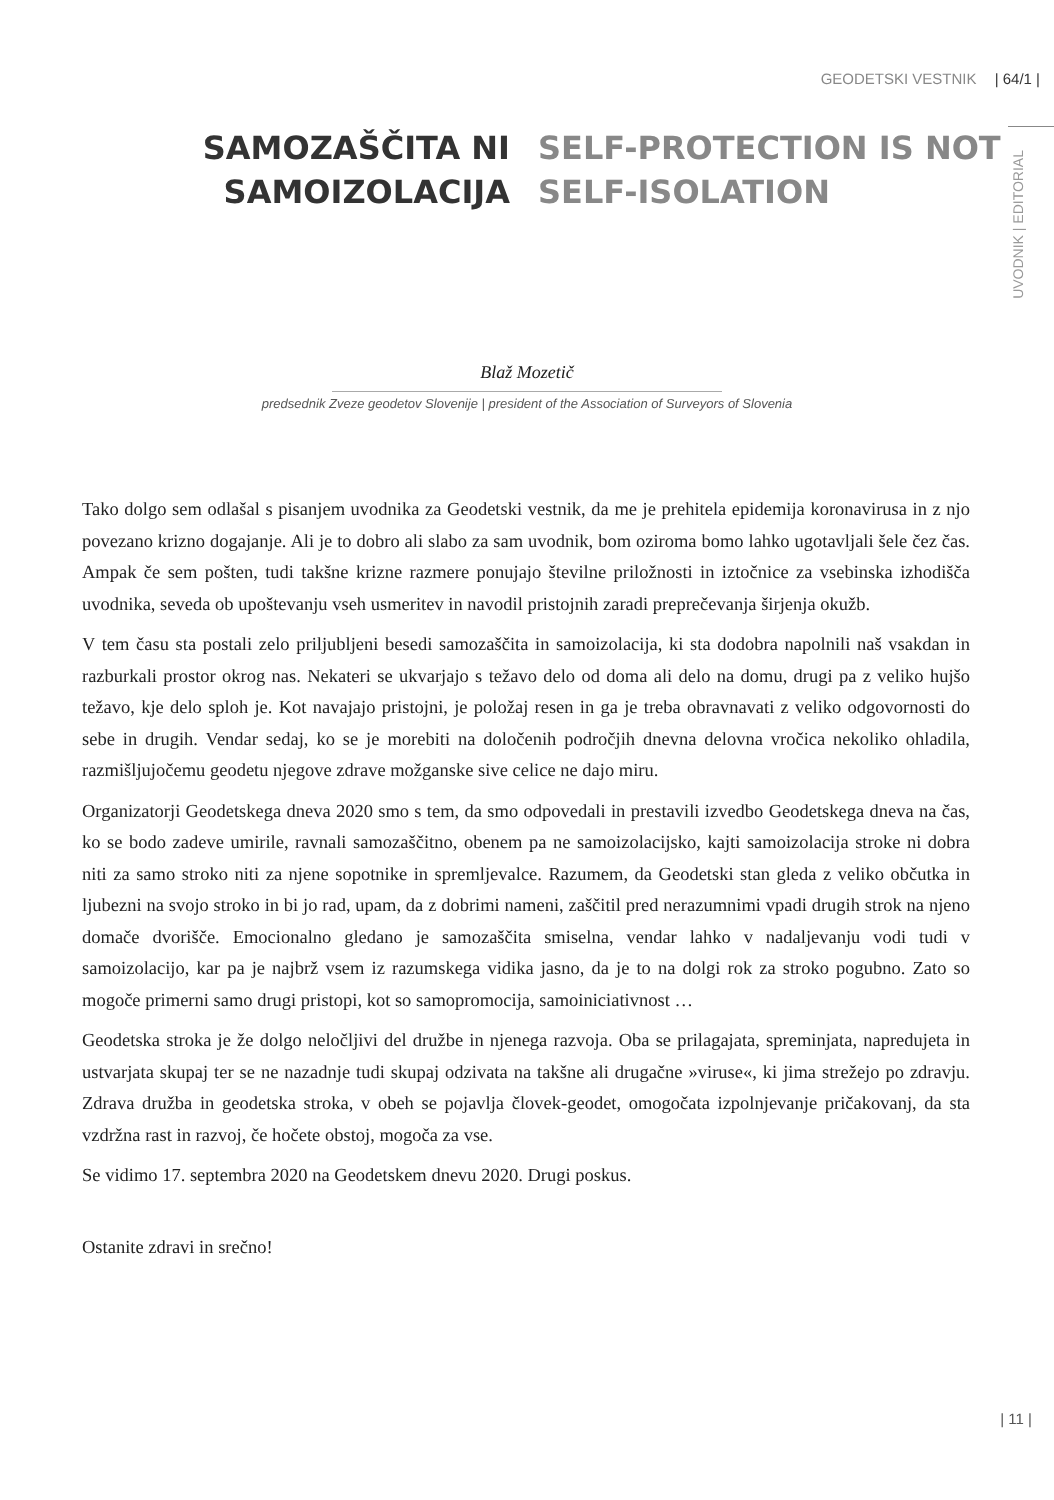GEODETSKI VESTNIK | 64/1 |
UVODNIK | EDITORIAL
SAMOZAŠČITA NI
SAMOIZOLACIJA
SELF-PROTECTION IS NOT
SELF-ISOLATION
Blaž Mozetič
predsednik Zveze geodetov Slovenije | president of the Association of Surveyors of Slovenia
Tako dolgo sem odlašal s pisanjem uvodnika za Geodetski vestnik, da me je prehitela epidemija koronavirusa in z njo povezano krizno dogajanje. Ali je to dobro ali slabo za sam uvodnik, bom oziroma bomo lahko ugotavljali šele čez čas. Ampak če sem pošten, tudi takšne krizne razmere ponujajo številne priložnosti in iztočnice za vsebinska izhodišča uvodnika, seveda ob upoštevanju vseh usmeritev in navodil pristojnih zaradi preprečevanja širjenja okužb.
V tem času sta postali zelo priljubljeni besedi samozaščita in samoizolacija, ki sta dodobra napolnili naš vsakdan in razburkali prostor okrog nas. Nekateri se ukvarjajo s težavo delo od doma ali delo na domu, drugi pa z veliko hujšo težavo, kje delo sploh je. Kot navajajo pristojni, je položaj resen in ga je treba obravnavati z veliko odgovornosti do sebe in drugih. Vendar sedaj, ko se je morebiti na določenih področjih dnevna delovna vročica nekoliko ohladila, razmišljujočemu geodetu njegove zdrave možganske sive celice ne dajo miru.
Organizatorji Geodetskega dneva 2020 smo s tem, da smo odpovedali in prestavili izvedbo Geodetskega dneva na čas, ko se bodo zadeve umirile, ravnali samozaščitno, obenem pa ne samoizolacijsko, kajti samoizolacija stroke ni dobra niti za samo stroko niti za njene sopotnike in spremljevalce. Razumem, da Geodetski stan gleda z veliko občutka in ljubezni na svojo stroko in bi jo rad, upam, da z dobrimi nameni, zaščitil pred nerazumnimi vpadi drugih strok na njeno domače dvorišče. Emocionalno gledano je samozaščita smiselna, vendar lahko v nadaljevanju vodi tudi v samoizolacijo, kar pa je najbrž vsem iz razumskega vidika jasno, da je to na dolgi rok za stroko pogubno. Zato so mogoče primerni samo drugi pristopi, kot so samopromocija, samoiniciativnost …
Geodetska stroka je že dolgo neločljivi del družbe in njenega razvoja. Oba se prilagajata, spreminjata, napredujeta in ustvarjata skupaj ter se ne nazadnje tudi skupaj odzivata na takšne ali drugačne »viruse«, ki jima strežejo po zdravju. Zdrava družba in geodetska stroka, v obeh se pojavlja človek-geodet, omogočata izpolnjevanje pričakovanj, da sta vzdržna rast in razvoj, če hočete obstoj, mogoča za vse.
Se vidimo 17. septembra 2020 na Geodetskem dnevu 2020. Drugi poskus.
Ostanite zdravi in srečno!
| 11 |